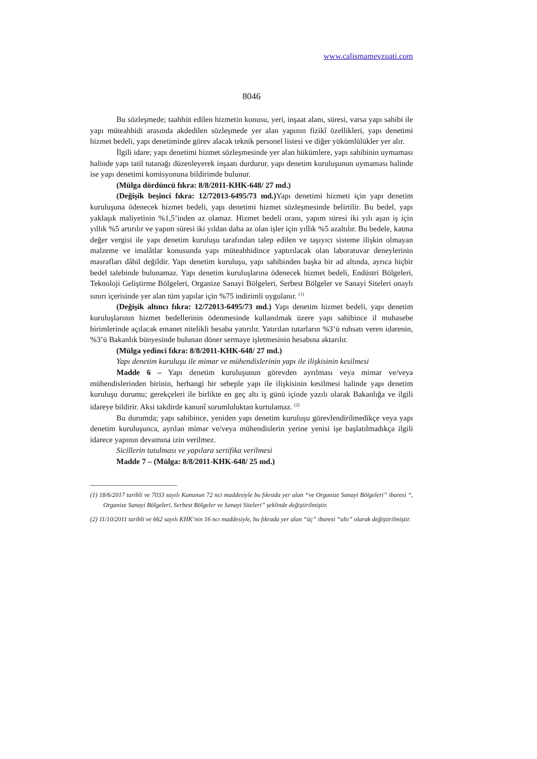www.calismamevzuati.com
8046
Bu sözleşmede; taahhüt edilen hizmetin konusu, yeri, inşaat alanı, süresi, varsa yapı sahibi ile yapı müteahhidi arasında akdedilen sözleşmede yer alan yapının fizikî özellikleri, yapı denetimi hizmet bedeli, yapı denetiminde görev alacak teknik personel listesi ve diğer yükümlülükler yer alır.
İlgili idare; yapı denetimi hizmet sözleşmesinde yer alan hükümlere, yapı sahibinin uymaması halinde yapı tatil tutanağı düzenleyerek inşaatı durdurur, yapı denetim kuruluşunun uymaması halinde ise yapı denetimi komisyonuna bildirimde bulunur.
(Mülga dördüncü fıkra: 8/8/2011-KHK-648/ 27 md.)
(Değişik beşinci fıkra: 12/72013-6495/73 md.) Yapı denetimi hizmeti için yapı denetim kuruluşuna ödenecek hizmet bedeli, yapı denetimi hizmet sözleşmesinde belirtilir. Bu bedel, yapı yaklaşık maliyetinin %1,5’inden az olamaz. Hizmet bedeli oranı, yapım süresi iki yılı aşan iş için yıllık %5 artırılır ve yapım süresi iki yıldan daha az olan işler için yıllık %5 azaltılır. Bu bedele, katma değer vergisi ile yapı denetim kuruluşu tarafından talep edilen ve taşıyıcı sisteme ilişkin olmayan malzeme ve imalâtlar konusunda yapı müteahhidince yaptırılacak olan laboratuvar deneylerinin masrafları dâhil değildir. Yapı denetim kuruluşu, yapı sahibinden başka bir ad altında, ayrıca hiçbir bedel talebinde bulunamaz. Yapı denetim kuruluşlarına ödenecek hizmet bedeli, Endüstri Bölgeleri, Teknoloji Geliştirme Bölgeleri, Organize Sanayi Bölgeleri, Serbest Bölgeler ve Sanayi Siteleri onaylı sınırı içerisinde yer alan tüm yapılar için %75 indirimli uygulanır. <sup>(1)</sup>
(Değişik altıncı fıkra: 12/72013-6495/73 md.) Yapı denetim hizmet bedeli, yapı denetim kuruluşlarının hizmet bedellerinin ödenmesinde kullanılmak üzere yapı sahibince il muhasebe birimlerinde açılacak emanet nitelikli hesaba yatırılır. Yatırılan tutarların %3’ü ruhsatı veren idarenin, %3’ü Bakanlık bünyesinde bulunan döner sermaye işletmesinin hesabına aktarılır.
(Mülga yedinci fıkra: 8/8/2011-KHK-648/ 27 md.)
Yapı denetim kuruluşu ile mimar ve mühendislerinin yapı ile ilişkisinin kesilmesi
Madde 6 – Yapı denetim kuruluşunun görevden ayrılması veya mimar ve/veya mühendislerinden birinin, herhangi bir sebeple yapı ile ilişkisinin kesilmesi halinde yapı denetim kuruluşu durumu; gerekçeleri ile birlikte en geç altı iş günü içinde yazılı olarak Bakanlığa ve ilgili idareye bildirir. Aksi takdirde kanunî sorumluluktan kurtulamaz. <sup>(2)</sup>
Bu durumda; yapı sahibince, yeniden yapı denetim kuruluşu görevlendirilmedikçe veya yapı denetim kuruluşunca, ayrılan mimar ve/veya mühendislerin yerine yenisi işe başlatılmadıkça ilgili idarece yapının devamına izin verilmez.
Sicillerin tutulması ve yapılara sertifika verilmesi
Madde 7 – (Mülga: 8/8/2011-KHK-648/ 25 md.)
(1) 18/6/2017 tarihli ve 7033 sayılı Kanunun 72 nci maddesiyle bu fıkrada yer alan “ve Organize Sanayi Bölgeleri” ibaresi “, Organize Sanayi Bölgeleri, Serbest Bölgeler ve Sanayi Siteleri” şeklinde değiştirilmiştir.
(2) 11/10/2011 tarihli ve 662 sayılı KHK’nin 16 ncı maddesiyle, bu fıkrada yer alan “üç” ibaresi “altı” olarak değiştirilmiştir.